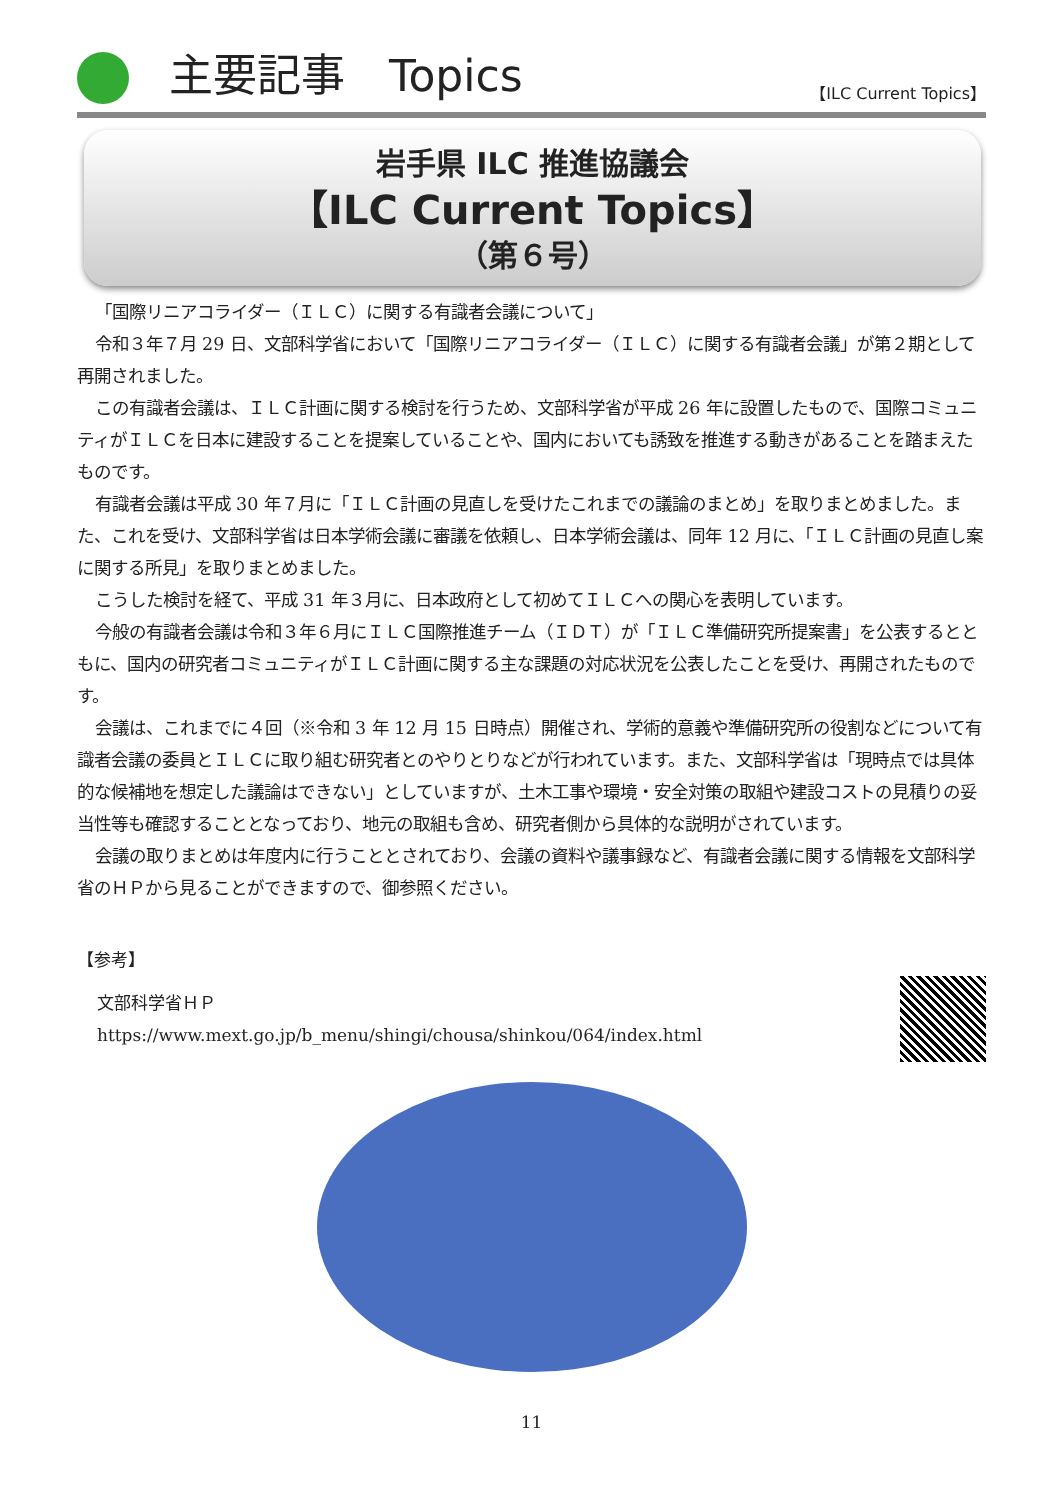主要記事　Topics
【ILC Current Topics】
岩手県 ILC 推進協議会
【ILC Current Topics】
（第６号）
「国際リニアコライダー（ＩＬＣ）に関する有識者会議について」
令和３年７月 29 日、文部科学省において「国際リニアコライダー（ＩＬＣ）に関する有識者会議」が第２期として再開されました。
この有識者会議は、ＩＬＣ計画に関する検討を行うため、文部科学省が平成 26 年に設置したもので、国際コミュニティがＩＬＣを日本に建設することを提案していることや、国内においても誘致を推進する動きがあることを踏まえたものです。
有識者会議は平成 30 年７月に「ＩＬＣ計画の見直しを受けたこれまでの議論のまとめ」を取りまとめました。また、これを受け、文部科学省は日本学術会議に審議を依頼し、日本学術会議は、同年 12 月に、「ＩＬＣ計画の見直し案に関する所見」を取りまとめました。
こうした検討を経て、平成 31 年３月に、日本政府として初めてＩＬＣへの関心を表明しています。
今般の有識者会議は令和３年６月にＩＬＣ国際推進チーム（ＩＤＴ）が「ＩＬＣ準備研究所提案書」を公表するとともに、国内の研究者コミュニティがＩＬＣ計画に関する主な課題の対応状況を公表したことを受け、再開されたものです。
会議は、これまでに４回（※令和 3 年 12 月 15 日時点）開催され、学術的意義や準備研究所の役割などについて有識者会議の委員とＩＬＣに取り組む研究者とのやりとりなどが行われています。また、文部科学省は「現時点では具体的な候補地を想定した議論はできない」としていますが、土木工事や環境・安全対策の取組や建設コストの見積りの妥当性等も確認することとなっており、地元の取組も含め、研究者側から具体的な説明がされています。
会議の取りまとめは年度内に行うこととされており、会議の資料や議事録など、有識者会議に関する情報を文部科学省のＨＰから見ることができますので、御参照ください。
【参考】
文部科学省ＨＰ
https://www.mext.go.jp/b_menu/shingi/chousa/shinkou/064/index.html
11